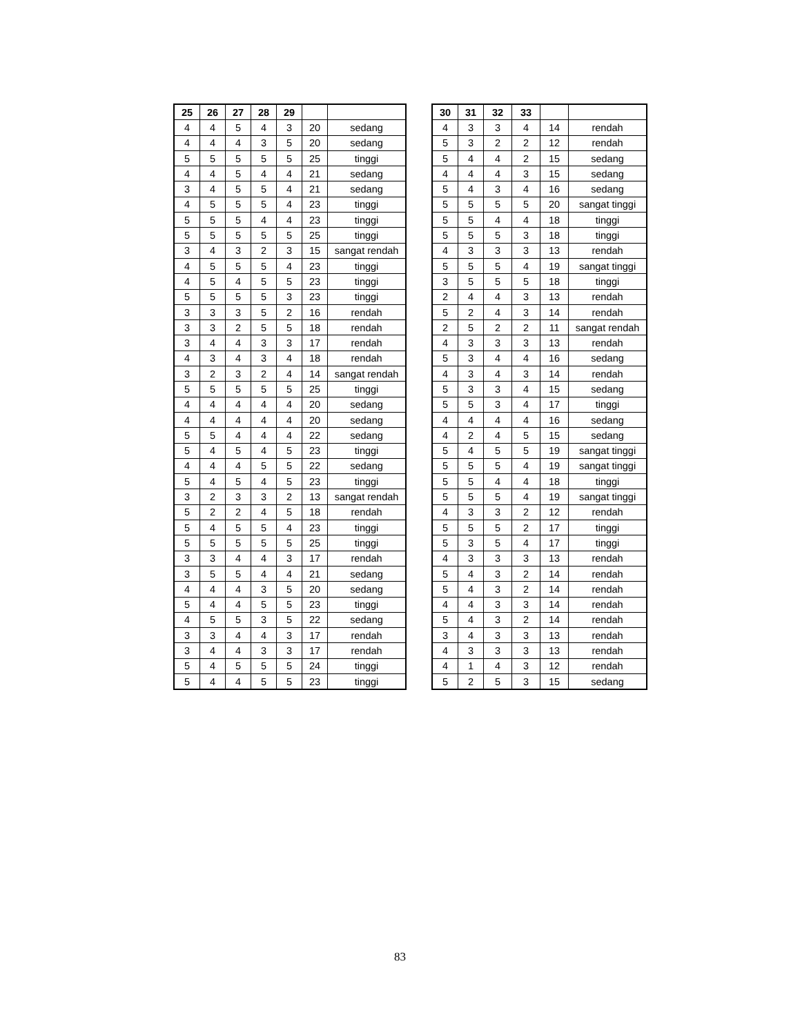| 25 | 26 | 27 | 28 | 29 | | |
| --- | --- | --- | --- | --- | --- | --- |
| 4 | 4 | 5 | 4 | 3 | 20 | sedang |
| 4 | 4 | 4 | 3 | 5 | 20 | sedang |
| 5 | 5 | 5 | 5 | 5 | 25 | tinggi |
| 4 | 4 | 5 | 4 | 4 | 21 | sedang |
| 3 | 4 | 5 | 5 | 4 | 21 | sedang |
| 4 | 5 | 5 | 5 | 4 | 23 | tinggi |
| 5 | 5 | 5 | 4 | 4 | 23 | tinggi |
| 5 | 5 | 5 | 5 | 5 | 25 | tinggi |
| 3 | 4 | 3 | 2 | 3 | 15 | sangat rendah |
| 4 | 5 | 5 | 5 | 4 | 23 | tinggi |
| 4 | 5 | 4 | 5 | 5 | 23 | tinggi |
| 5 | 5 | 5 | 5 | 3 | 23 | tinggi |
| 3 | 3 | 3 | 5 | 2 | 16 | rendah |
| 3 | 3 | 2 | 5 | 5 | 18 | rendah |
| 3 | 4 | 4 | 3 | 3 | 17 | rendah |
| 4 | 3 | 4 | 3 | 4 | 18 | rendah |
| 3 | 2 | 3 | 2 | 4 | 14 | sangat rendah |
| 5 | 5 | 5 | 5 | 5 | 25 | tinggi |
| 4 | 4 | 4 | 4 | 4 | 20 | sedang |
| 4 | 4 | 4 | 4 | 4 | 20 | sedang |
| 5 | 5 | 4 | 4 | 4 | 22 | sedang |
| 5 | 4 | 5 | 4 | 5 | 23 | tinggi |
| 4 | 4 | 4 | 5 | 5 | 22 | sedang |
| 5 | 4 | 5 | 4 | 5 | 23 | tinggi |
| 3 | 2 | 3 | 3 | 2 | 13 | sangat rendah |
| 5 | 2 | 2 | 4 | 5 | 18 | rendah |
| 5 | 4 | 5 | 5 | 4 | 23 | tinggi |
| 5 | 5 | 5 | 5 | 5 | 25 | tinggi |
| 3 | 3 | 4 | 4 | 3 | 17 | rendah |
| 3 | 5 | 5 | 4 | 4 | 21 | sedang |
| 4 | 4 | 4 | 3 | 5 | 20 | sedang |
| 5 | 4 | 4 | 5 | 5 | 23 | tinggi |
| 4 | 5 | 5 | 3 | 5 | 22 | sedang |
| 3 | 3 | 4 | 4 | 3 | 17 | rendah |
| 3 | 4 | 4 | 3 | 3 | 17 | rendah |
| 5 | 4 | 5 | 5 | 5 | 24 | tinggi |
| 5 | 4 | 4 | 5 | 5 | 23 | tinggi |
| 30 | 31 | 32 | 33 | | |
| --- | --- | --- | --- | --- | --- |
| 4 | 3 | 3 | 4 | 14 | rendah |
| 5 | 3 | 2 | 2 | 12 | rendah |
| 5 | 4 | 4 | 2 | 15 | sedang |
| 4 | 4 | 4 | 3 | 15 | sedang |
| 5 | 4 | 3 | 4 | 16 | sedang |
| 5 | 5 | 5 | 5 | 20 | sangat tinggi |
| 5 | 5 | 4 | 4 | 18 | tinggi |
| 5 | 5 | 5 | 3 | 18 | tinggi |
| 4 | 3 | 3 | 3 | 13 | rendah |
| 5 | 5 | 5 | 4 | 19 | sangat tinggi |
| 3 | 5 | 5 | 5 | 18 | tinggi |
| 2 | 4 | 4 | 3 | 13 | rendah |
| 5 | 2 | 4 | 3 | 14 | rendah |
| 2 | 5 | 2 | 2 | 11 | sangat rendah |
| 4 | 3 | 3 | 3 | 13 | rendah |
| 5 | 3 | 4 | 4 | 16 | sedang |
| 4 | 3 | 4 | 3 | 14 | rendah |
| 5 | 3 | 3 | 4 | 15 | sedang |
| 5 | 5 | 3 | 4 | 17 | tinggi |
| 4 | 4 | 4 | 4 | 16 | sedang |
| 4 | 2 | 4 | 5 | 15 | sedang |
| 5 | 4 | 5 | 5 | 19 | sangat tinggi |
| 5 | 5 | 5 | 4 | 19 | sangat tinggi |
| 5 | 5 | 4 | 4 | 18 | tinggi |
| 5 | 5 | 5 | 4 | 19 | sangat tinggi |
| 4 | 3 | 3 | 2 | 12 | rendah |
| 5 | 5 | 5 | 2 | 17 | tinggi |
| 5 | 3 | 5 | 4 | 17 | tinggi |
| 4 | 3 | 3 | 3 | 13 | rendah |
| 5 | 4 | 3 | 2 | 14 | rendah |
| 5 | 4 | 3 | 2 | 14 | rendah |
| 4 | 4 | 3 | 3 | 14 | rendah |
| 5 | 4 | 3 | 2 | 14 | rendah |
| 3 | 4 | 3 | 3 | 13 | rendah |
| 4 | 3 | 3 | 3 | 13 | rendah |
| 4 | 1 | 4 | 3 | 12 | rendah |
| 5 | 2 | 5 | 3 | 15 | sedang |
83